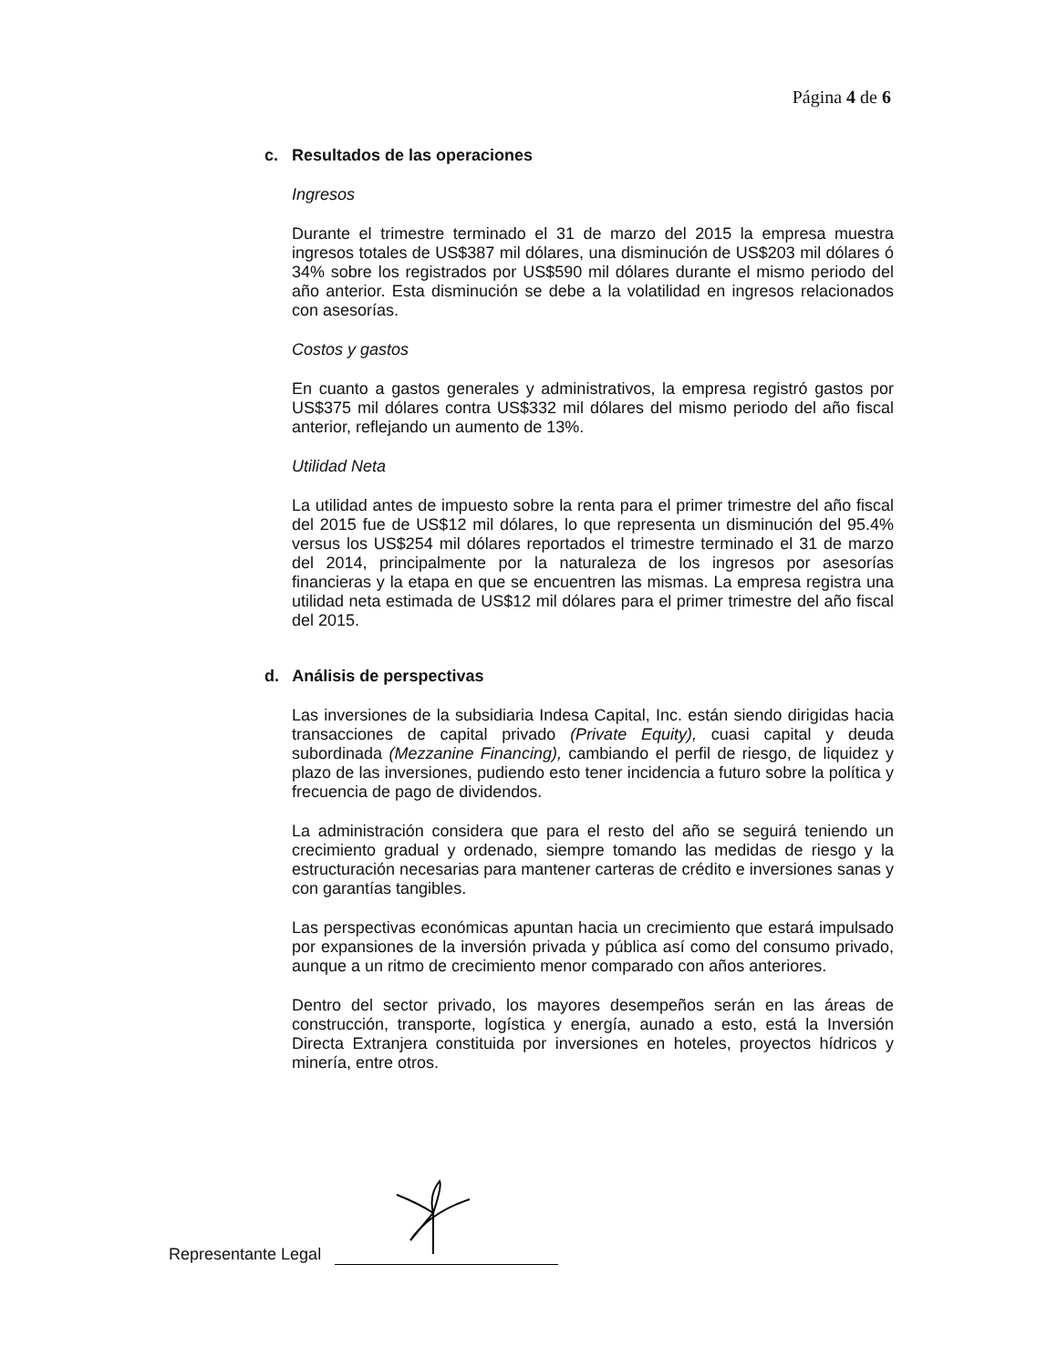Página 4 de 6
c. Resultados de las operaciones
Ingresos
Durante el trimestre terminado el 31 de marzo del 2015 la empresa muestra ingresos totales de US$387 mil dólares, una disminución de US$203 mil dólares ó 34% sobre los registrados por US$590 mil dólares durante el mismo periodo del año anterior. Esta disminución se debe a la volatilidad en ingresos relacionados con asesorías.
Costos y gastos
En cuanto a gastos generales y administrativos, la empresa registró gastos por US$375 mil dólares contra US$332 mil dólares del mismo periodo del año fiscal anterior, reflejando un aumento de 13%.
Utilidad Neta
La utilidad antes de impuesto sobre la renta para el primer trimestre del año fiscal del 2015 fue de US$12 mil dólares, lo que representa un disminución del 95.4% versus los US$254 mil dólares reportados el trimestre terminado el 31 de marzo del 2014, principalmente por la naturaleza de los ingresos por asesorías financieras y la etapa en que se encuentren las mismas. La empresa registra una utilidad neta estimada de US$12 mil dólares para el primer trimestre del año fiscal del 2015.
d. Análisis de perspectivas
Las inversiones de la subsidiaria Indesa Capital, Inc. están siendo dirigidas hacia transacciones de capital privado (Private Equity), cuasi capital y deuda subordinada (Mezzanine Financing), cambiando el perfil de riesgo, de liquidez y plazo de las inversiones, pudiendo esto tener incidencia a futuro sobre la política y frecuencia de pago de dividendos.
La administración considera que para el resto del año se seguirá teniendo un crecimiento gradual y ordenado, siempre tomando las medidas de riesgo y la estructuración necesarias para mantener carteras de crédito e inversiones sanas y con garantías tangibles.
Las perspectivas económicas apuntan hacia un crecimiento que estará impulsado por expansiones de la inversión privada y pública así como del consumo privado, aunque a un ritmo de crecimiento menor comparado con años anteriores.
Dentro del sector privado, los mayores desempeños serán en las áreas de construcción, transporte, logística y energía, aunado a esto, está la Inversión Directa Extranjera constituida por inversiones en hoteles, proyectos hídricos y minería, entre otros.
Representante Legal